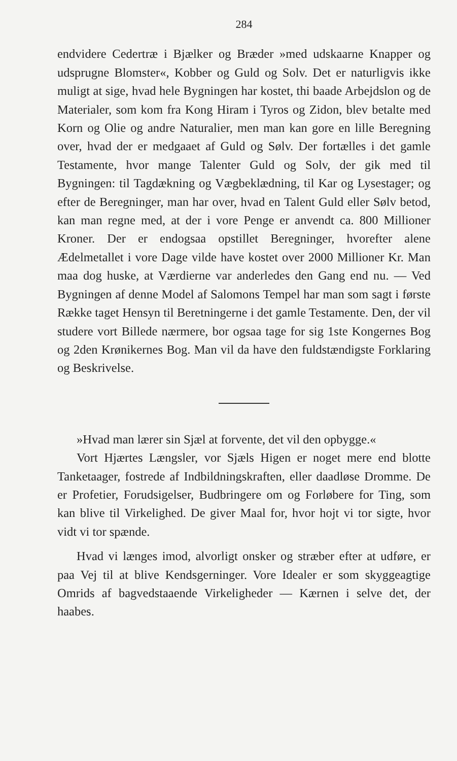284
endvidere Cedertræ i Bjælker og Bræder »med udskaarne Knapper og udsprugne Blomster«, Kobber og Guld og Solv. Det er naturligvis ikke muligt at sige, hvad hele Bygningen har kostet, thi baade Arbejdslon og de Materialer, som kom fra Kong Hiram i Tyros og Zidon, blev betalte med Korn og Olie og andre Naturalier, men man kan gore en lille Beregning over, hvad der er medgaaet af Guld og Sølv. Der fortælles i det gamle Testamente, hvor mange Talenter Guld og Solv, der gik med til Bygningen: til Tagdækning og Vægbeklædning, til Kar og Lysestager; og efter de Beregninger, man har over, hvad en Talent Guld eller Sølv betod, kan man regne med, at der i vore Penge er anvendt ca. 800 Millioner Kroner. Der er endogsaa opstillet Beregninger, hvorefter alene Ædelmetallet i vore Dage vilde have kostet over 2000 Millioner Kr. Man maa dog huske, at Værdierne var anderledes den Gang end nu. — Ved Bygningen af denne Model af Salomons Tempel har man som sagt i første Række taget Hensyn til Beretningerne i det gamle Testamente. Den, der vil studere vort Billede nærmere, bor ogsaa tage for sig 1ste Kongernes Bog og 2den Krønikernes Bog. Man vil da have den fuldstændigste Forklaring og Beskrivelse.
»Hvad man lærer sin Sjæl at forvente, det vil den opbygge.«
Vort Hjærtes Længsler, vor Sjæls Higen er noget mere end blotte Tanketaager, fostrede af Indbildningskraften, eller daadløse Dromme. De er Profetier, Forudsigelser, Budbringere om og Forløbere for Ting, som kan blive til Virkelighed. De giver Maal for, hvor hojt vi tor sigte, hvor vidt vi tor spænde.
Hvad vi længes imod, alvorligt onsker og stræber efter at udføre, er paa Vej til at blive Kendsgerninger. Vore Idealer er som skyggeagtige Omrids af bagvedstaaende Virkeligheder — Kærnen i selve det, der haabes.